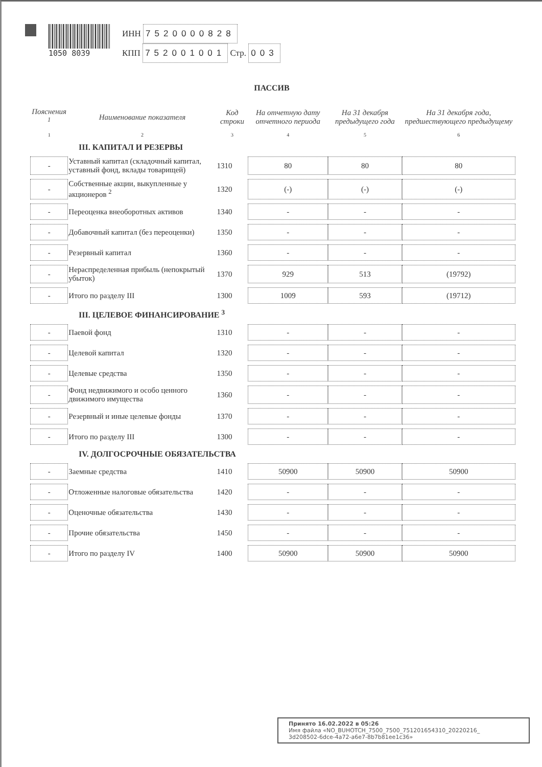1050 8039
ИНН 7520000828
КПП 752001001 Стр. 003
ПАССИВ
| Пояснения <sup>1</sup> | Наименование показателя | Код строки | На отчетную дату отчетного периода | На 31 декабря предыдущего года | На 31 декабря года, предшествующего предыдущему |
| --- | --- | --- | --- | --- | --- |
| 1 | 2 | 3 | 4 | 5 | 6 |
| III. КАПИТАЛ И РЕЗЕРВЫ | | | | | |
| - | Уставный капитал (складочный капитал, уставный фонд, вклады товарищей) | 1310 | 80 | 80 | 80 |
| - | Собственные акции, выкупленные у акционеров <sup>2</sup> | 1320 | (-) | (-) | (-) |
| - | Переоценка внеоборотных активов | 1340 | - | - | - |
| - | Добавочный капитал (без переоценки) | 1350 | - | - | - |
| - | Резервный капитал | 1360 | - | - | - |
| - | Нераспределенная прибыль (непокрытый убыток) | 1370 | 929 | 513 | (19792) |
| - | Итого по разделу III | 1300 | 1009 | 593 | (19712) |
| III. ЦЕЛЕВОЕ ФИНАНСИРОВАНИЕ <sup>3</sup> | | | | | |
| - | Паевой фонд | 1310 | - | - | - |
| - | Целевой капитал | 1320 | - | - | - |
| - | Целевые средства | 1350 | - | - | - |
| - | Фонд недвижимого и особо ценного движимого имущества | 1360 | - | - | - |
| - | Резервный и иные целевые фонды | 1370 | - | - | - |
| - | Итого по разделу III | 1300 | - | - | - |
| IV. ДОЛГОСРОЧНЫЕ ОБЯЗАТЕЛЬСТВА | | | | | |
| - | Заемные средства | 1410 | 50900 | 50900 | 50900 |
| - | Отложенные налоговые обязательства | 1420 | - | - | - |
| - | Оценочные обязательства | 1430 | - | - | - |
| - | Прочие обязательства | 1450 | - | - | - |
| - | Итого по разделу IV | 1400 | 50900 | 50900 | 50900 |
Принято 16.02.2022 в 05:26
Имя файла «NO_BUHOTCH_7500_7500_751201654310_20220216_
3d208502-6dce-4a72-a6e7-8b7b81ee1c36»